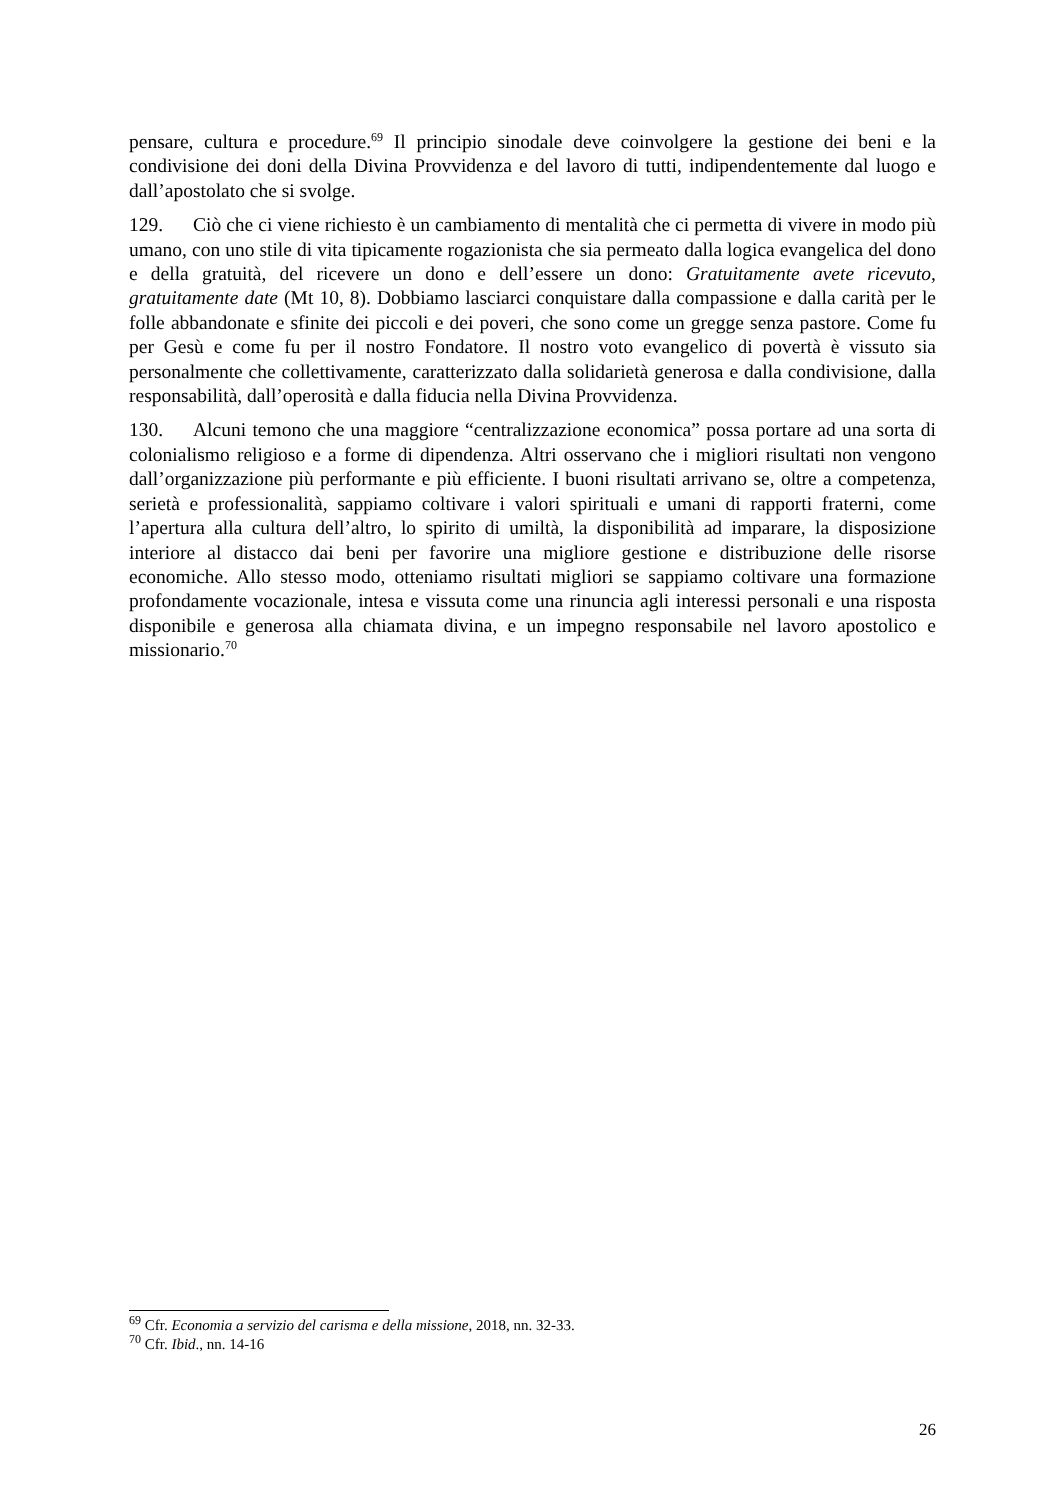pensare, cultura e procedure.<sup>69</sup> Il principio sinodale deve coinvolgere la gestione dei beni e la condivisione dei doni della Divina Provvidenza e del lavoro di tutti, indipendentemente dal luogo e dall’apostolato che si svolge.
129. Ciò che ci viene richiesto è un cambiamento di mentalità che ci permetta di vivere in modo più umano, con uno stile di vita tipicamente rogazionista che sia permeato dalla logica evangelica del dono e della gratuità, del ricevere un dono e dell’essere un dono: Gratuitamente avete ricevuto, gratuitamente date (Mt 10, 8). Dobbiamo lasciarci conquistare dalla compassione e dalla carità per le folle abbandonate e sfinite dei piccoli e dei poveri, che sono come un gregge senza pastore. Come fu per Gesù e come fu per il nostro Fondatore. Il nostro voto evangelico di povertà è vissuto sia personalmente che collettivamente, caratterizzato dalla solidarietà generosa e dalla condivisione, dalla responsabilità, dall’operosità e dalla fiducia nella Divina Provvidenza.
130. Alcuni temono che una maggiore “centralizzazione economica” possa portare ad una sorta di colonialismo religioso e a forme di dipendenza. Altri osservano che i migliori risultati non vengono dall’organizzazione più performante e più efficiente. I buoni risultati arrivano se, oltre a competenza, serietà e professionalità, sappiamo coltivare i valori spirituali e umani di rapporti fraterni, come l’apertura alla cultura dell’altro, lo spirito di umiltà, la disponibilità ad imparare, la disposizione interiore al distacco dai beni per favorire una migliore gestione e distribuzione delle risorse economiche. Allo stesso modo, otteniamo risultati migliori se sappiamo coltivare una formazione profondamente vocazionale, intesa e vissuta come una rinuncia agli interessi personali e una risposta disponibile e generosa alla chiamata divina, e un impegno responsabile nel lavoro apostolico e missionario.<sup>70</sup>
<sup>69</sup> Cfr. Economia a servizio del carisma e della missione, 2018, nn. 32-33.
<sup>70</sup> Cfr. Ibid., nn. 14-16
26